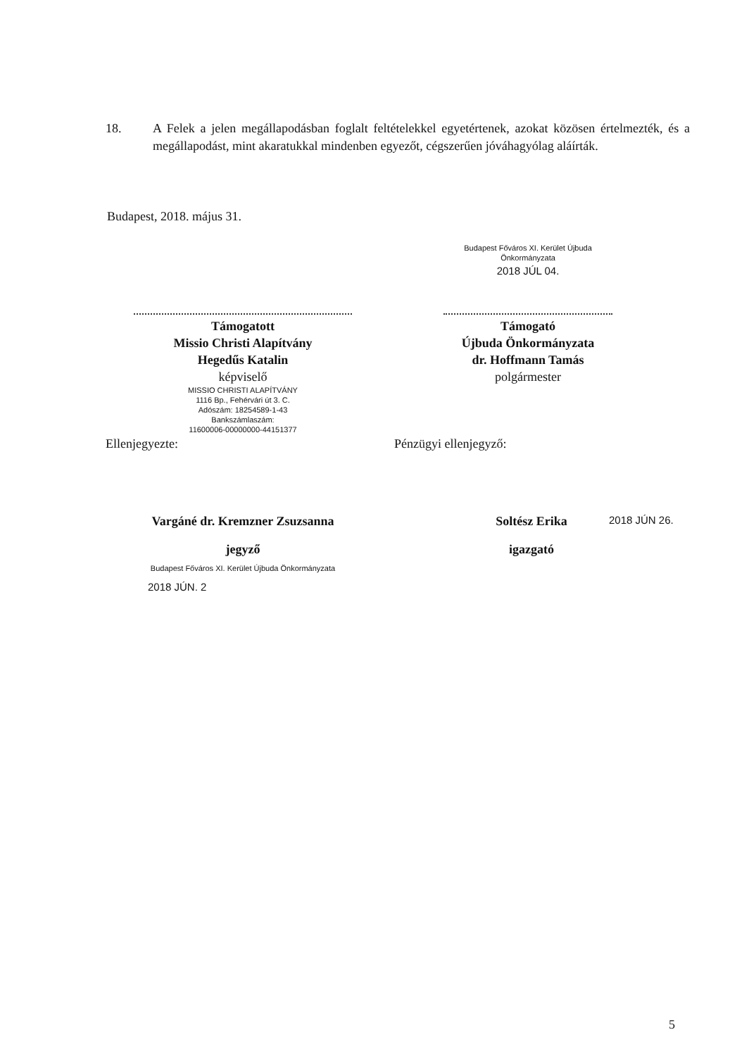18. A Felek a jelen megállapodásban foglalt feltételekkel egyetértenek, azokat közösen értelmezték, és a megállapodást, mint akaratukkal mindenben egyezőt, cégszerűen jóváhagyólag aláírták.
Budapest, 2018. május 31.
Támogatott
Missio Christi Alapítvány
Hegedűs Katalin
képviselő
MISSIO CHRISTI ALAPÍTVÁNY
1116 Bp., Fehérvári út 3. C.
Adószám: 18254589-1-43
Bankszámlaszám:
11600006-00000000-44151377
Budapest Főváros XI. Kerület Újbuda Önkormányzata
2018 JÚL 04.
Támogató
Újbuda Önkormányzata
dr. Hoffmann Tamás
polgármester
Ellenjegyezte: Pénzügyi ellenjegyző:
Vargáné dr. Kremzner Zsuzsanna
jegyző
Budapest Főváros XI. Kerület Újbuda Önkormányzata
2018 JÚN. 2
Soltész Erika
igazgató
2018 JÚN 26.
5